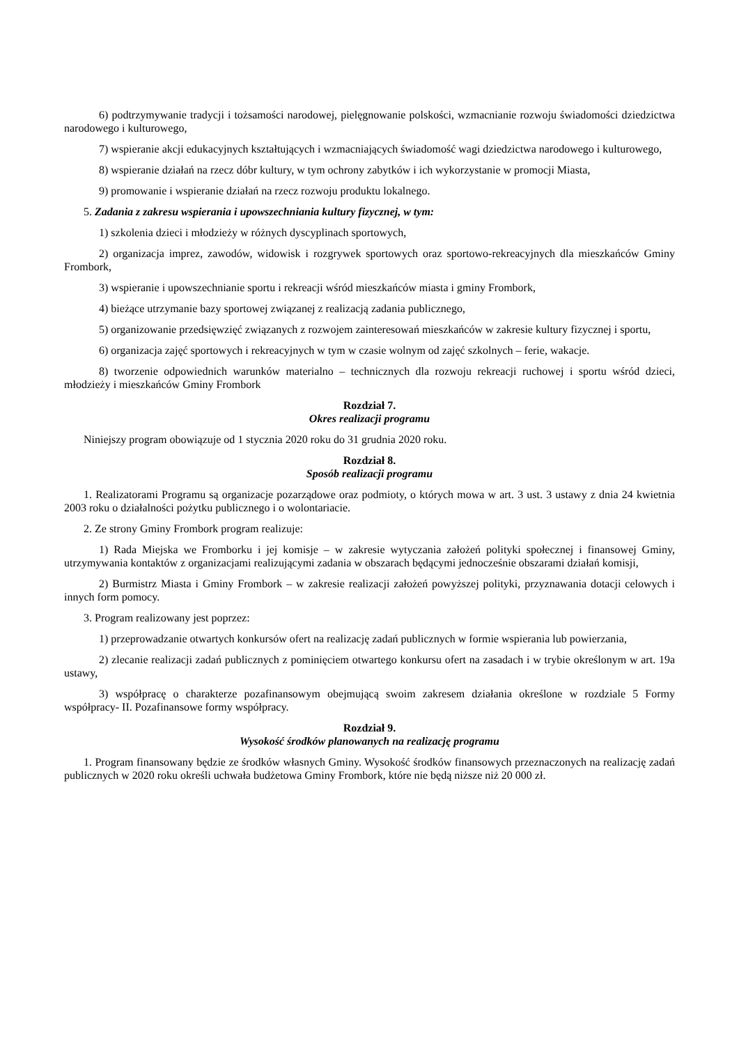6) podtrzymywanie tradycji i tożsamości narodowej, pielęgnowanie polskości, wzmacnianie rozwoju świadomości dziedzictwa narodowego i kulturowego,
7) wspieranie akcji edukacyjnych kształtujących i wzmacniających świadomość wagi dziedzictwa narodowego i kulturowego,
8) wspieranie działań na rzecz dóbr kultury, w tym ochrony zabytków i ich wykorzystanie w promocji Miasta,
9) promowanie i wspieranie działań na rzecz rozwoju produktu lokalnego.
5. Zadania z zakresu wspierania i upowszechniania kultury fizycznej, w tym:
1) szkolenia dzieci i młodzieży w różnych dyscyplinach sportowych,
2) organizacja imprez, zawodów, widowisk i rozgrywek sportowych oraz sportowo-rekreacyjnych dla mieszkańców Gminy Frombork,
3) wspieranie i upowszechnianie sportu i rekreacji wśród mieszkańców miasta i gminy Frombork,
4) bieżące utrzymanie bazy sportowej związanej z realizacją zadania publicznego,
5) organizowanie przedsięwzięć związanych z rozwojem zainteresowań mieszkańców w zakresie kultury fizycznej i sportu,
6) organizacja zajęć sportowych i rekreacyjnych w tym w czasie wolnym od zajęć szkolnych – ferie, wakacje.
8) tworzenie odpowiednich warunków materialno – technicznych dla rozwoju rekreacji ruchowej i sportu wśród dzieci, młodzieży i mieszkańców Gminy Frombork
Rozdział 7.
Okres realizacji programu
Niniejszy program obowiązuje od 1 stycznia 2020 roku do 31 grudnia 2020 roku.
Rozdział 8.
Sposób realizacji programu
1. Realizatorami Programu są organizacje pozarządowe oraz podmioty, o których mowa w art. 3 ust. 3 ustawy z dnia 24 kwietnia 2003 roku o działalności pożytku publicznego i o wolontariacie.
2. Ze strony Gminy Frombork program realizuje:
1) Rada Miejska we Fromborku i jej komisje – w zakresie wytyczania założeń polityki społecznej i finansowej Gminy, utrzymywania kontaktów z organizacjami realizującymi zadania w obszarach będącymi jednocześnie obszarami działań komisji,
2) Burmistrz Miasta i Gminy Frombork – w zakresie realizacji założeń powyższej polityki, przyznawania dotacji celowych i innych form pomocy.
3. Program realizowany jest poprzez:
1) przeprowadzanie otwartych konkursów ofert na realizację zadań publicznych w formie wspierania lub powierzania,
2) zlecanie realizacji zadań publicznych z pominięciem otwartego konkursu ofert na zasadach i w trybie określonym w art. 19a ustawy,
3) współpracę o charakterze pozafinansowym obejmującą swoim zakresem działania określone w rozdziale 5 Formy współpracy- II. Pozafinansowe formy współpracy.
Rozdział 9.
Wysokość środków planowanych na realizację programu
1. Program finansowany będzie ze środków własnych Gminy. Wysokość środków finansowych przeznaczonych na realizację zadań publicznych w 2020 roku określi uchwała budżetowa Gminy Frombork, które nie będą niższe niż 20 000 zł.